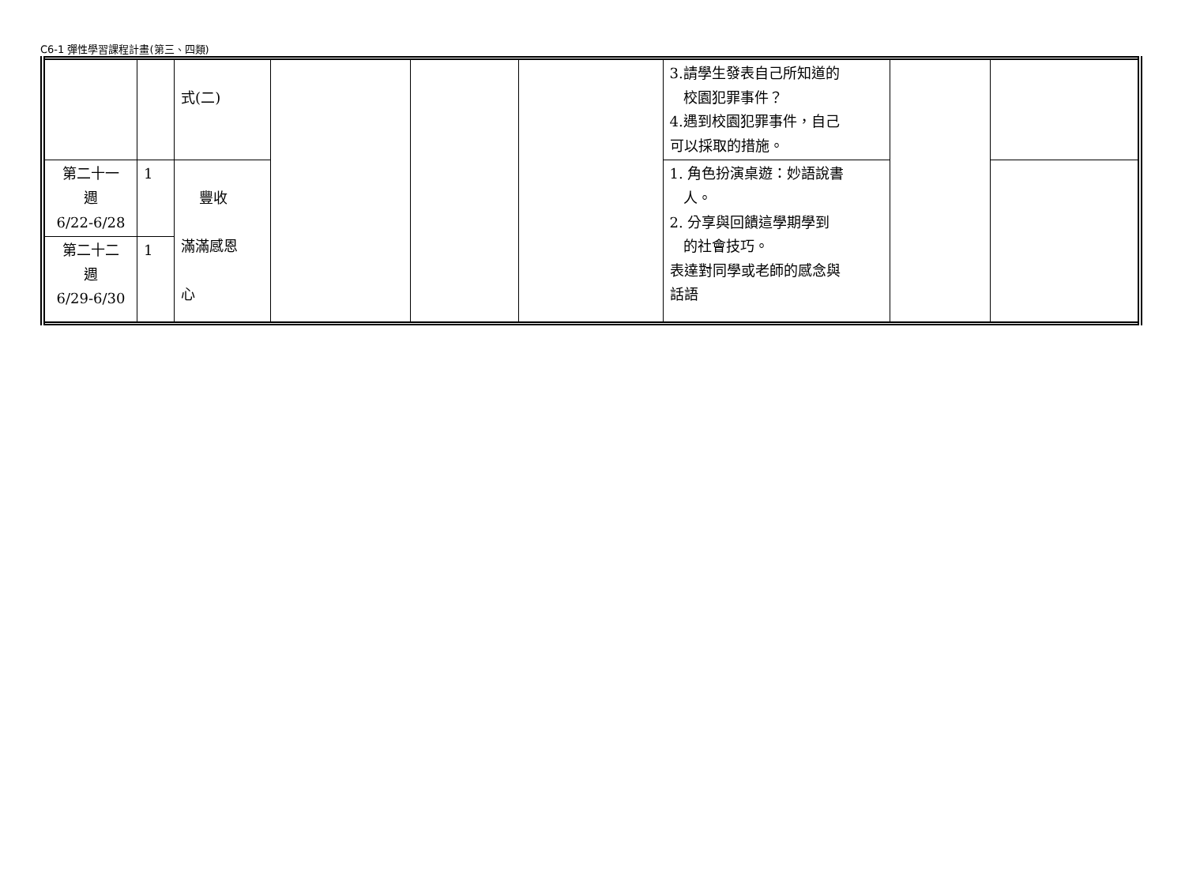C6-1 彈性學習課程計畫(第三、四類)
| | | 式(二) | | | | 3.請學生發表自己所知道的 校園犯罪事件？ 4.遇到校園犯罪事件，自己 可以採取的措施。 | | |
| 第二十一 週 6/22-6/28 | 1 | 豐收 滿滿感恩 心 | | | | 1. 角色扮演桌遊：妙語說書 人。 2. 分享與回饋這學期學到 的社會技巧。 表達對同學或老師的感念與 話語 | | |
| 第二十二 週 6/29-6/30 | 1 | | | | | | | |